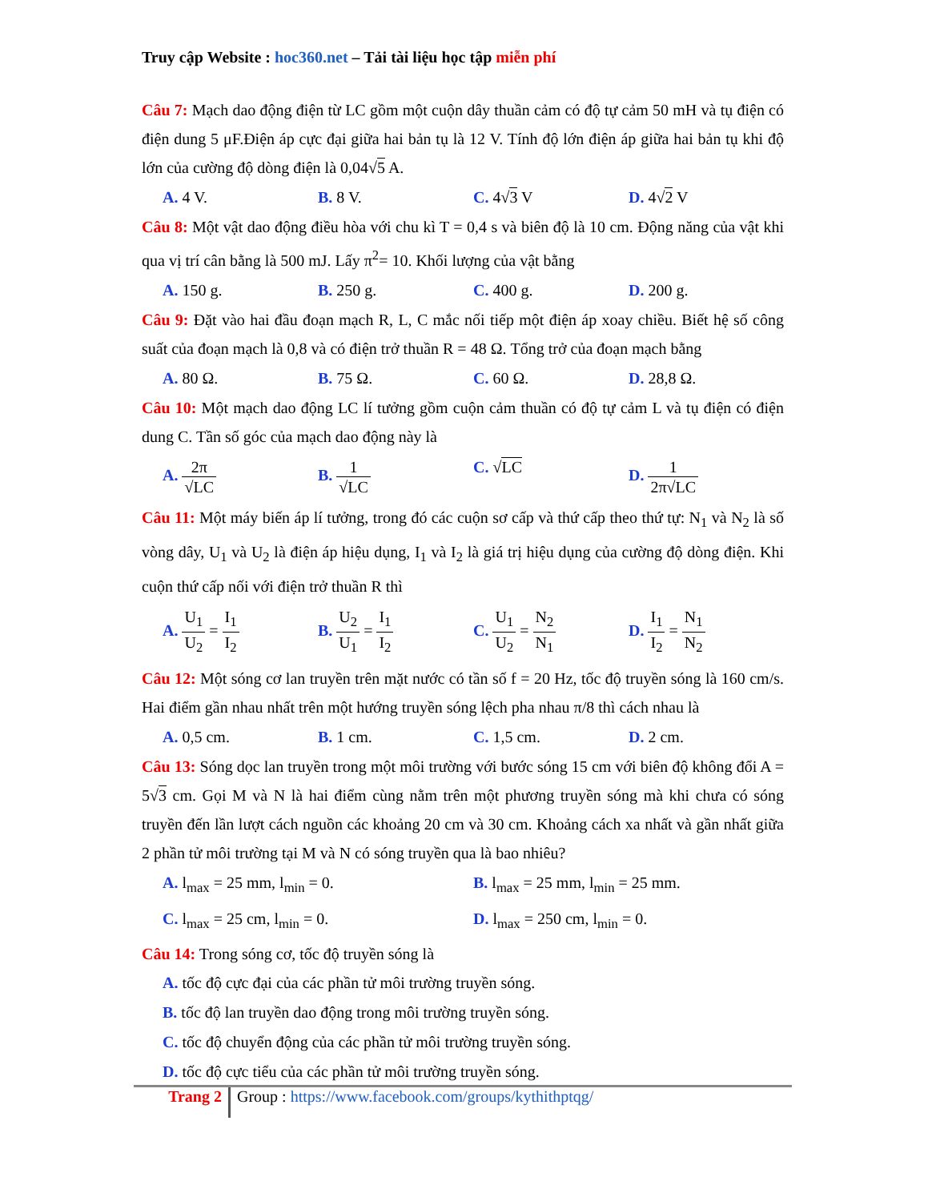Truy cập Website : hoc360.net – Tải tài liệu học tập miễn phí
Câu 7: Mạch dao động điện từ LC gồm một cuộn dây thuần cảm có độ tự cảm 50 mH và tụ điện có điện dung 5 μF.Điện áp cực đại giữa hai bản tụ là 12 V. Tính độ lớn điện áp giữa hai bản tụ khi độ lớn của cường độ dòng điện là 0,04√5 A.
A. 4 V. B. 8 V. C. 4√3 V D. 4√2 V
Câu 8: Một vật dao động điều hòa với chu kì T = 0,4 s và biên độ là 10 cm. Động năng của vật khi qua vị trí cân bằng là 500 mJ. Lấy π<sup>2</sup>= 10. Khối lượng của vật bằng
A. 150 g. B. 250 g. C. 400 g. D. 200 g.
Câu 9: Đặt vào hai đầu đoạn mạch R, L, C mắc nối tiếp một điện áp xoay chiều. Biết hệ số công suất của đoạn mạch là 0,8 và có điện trở thuần R = 48 Ω. Tổng trở của đoạn mạch bằng
A. 80 Ω. B. 75 Ω. C. 60 Ω. D. 28,8 Ω.
Câu 10: Một mạch dao động LC lí tưởng gồm cuộn cảm thuần có độ tự cảm L và tụ điện có điện dung C. Tần số góc của mạch dao động này là
A. 2π √LC B. 1 √LC C. √LC D. 1 2π√LC
Câu 11: Một máy biến áp lí tưởng, trong đó các cuộn sơ cấp và thứ cấp theo thứ tự: N<sub>1</sub> và N<sub>2</sub> là số vòng dây, U<sub>1</sub> và U<sub>2</sub> là điện áp hiệu dụng, I<sub>1</sub> và I<sub>2</sub> là giá trị hiệu dụng của cường độ dòng điện. Khi cuộn thứ cấp nối với điện trở thuần R thì
A. U<sub>1</sub> U<sub>2</sub> = I<sub>1</sub> I<sub>2</sub> B. U<sub>2</sub> U<sub>1</sub> = I<sub>1</sub> I<sub>2</sub> C. U<sub>1</sub> U<sub>2</sub> = N<sub>2</sub> N<sub>1</sub> D. I<sub>1</sub> I<sub>2</sub> = N<sub>1</sub> N<sub>2</sub>
Câu 12: Một sóng cơ lan truyền trên mặt nước có tần số f = 20 Hz, tốc độ truyền sóng là 160 cm/s. Hai điểm gần nhau nhất trên một hướng truyền sóng lệch pha nhau π/8 thì cách nhau là
A. 0,5 cm. B. 1 cm. C. 1,5 cm. D. 2 cm.
Câu 13: Sóng dọc lan truyền trong một môi trường với bước sóng 15 cm với biên độ không đổi A = 5√3 cm. Gọi M và N là hai điểm cùng nằm trên một phương truyền sóng mà khi chưa có sóng truyền đến lần lượt cách nguồn các khoảng 20 cm và 30 cm. Khoảng cách xa nhất và gần nhất giữa 2 phần tử môi trường tại M và N có sóng truyền qua là bao nhiêu?
A. l<sub>max</sub> = 25 mm, l<sub>min</sub> = 0. B. l<sub>max</sub> = 25 mm, l<sub>min</sub> = 25 mm.
C. l<sub>max</sub> = 25 cm, l<sub>min</sub> = 0. D. l<sub>max</sub> = 250 cm, l<sub>min</sub> = 0.
Câu 14: Trong sóng cơ, tốc độ truyền sóng là
A. tốc độ cực đại của các phần tử môi trường truyền sóng.
B. tốc độ lan truyền dao động trong môi trường truyền sóng.
C. tốc độ chuyển động của các phần tử môi trường truyền sóng.
D. tốc độ cực tiểu của các phần tử môi trường truyền sóng.
Trang 2
Group : https://www.facebook.com/groups/kythithptqg/